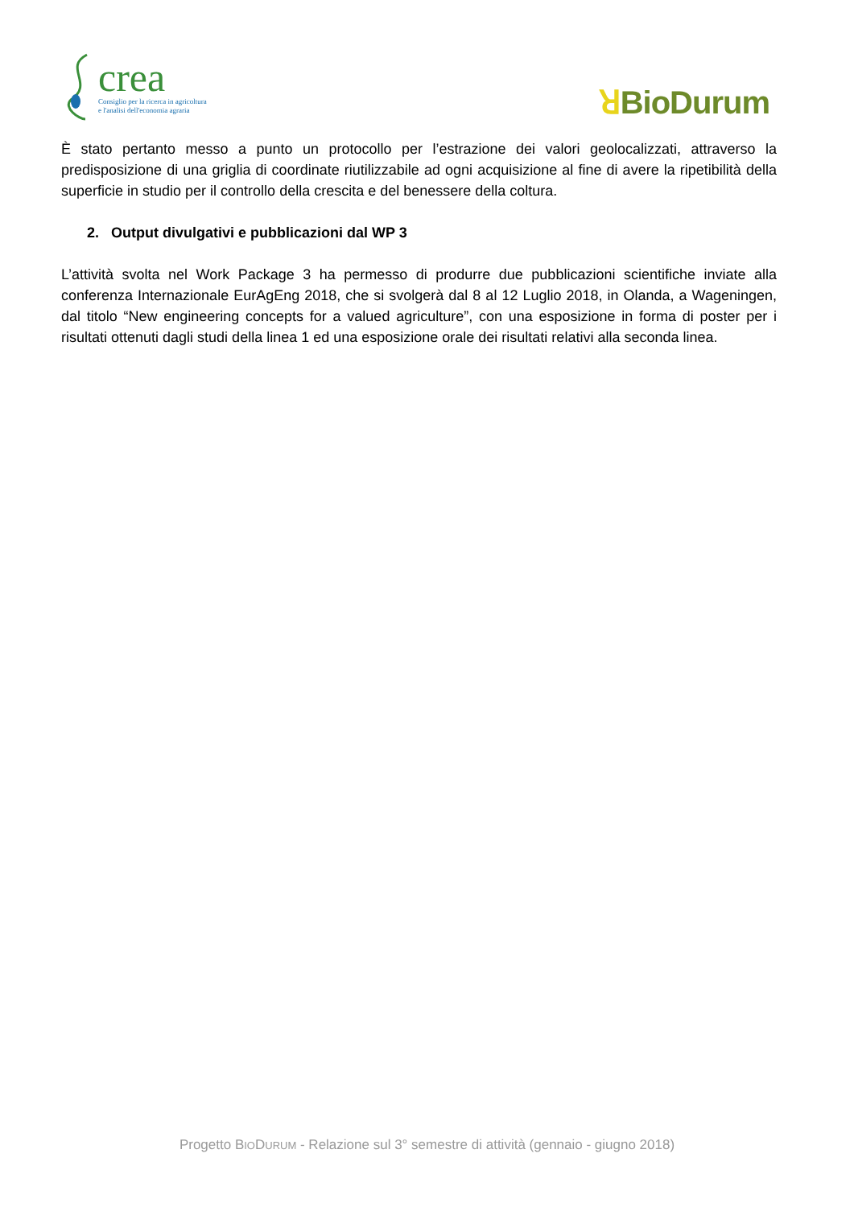crea
Consiglio per la ricerca in agricoltura
e l'analisi dell'economia agraria
ꓤBioDurum
È stato pertanto messo a punto un protocollo per l’estrazione dei valori geolocalizzati, attraverso la predisposizione di una griglia di coordinate riutilizzabile ad ogni acquisizione al fine di avere la ripetibilità della superficie in studio per il controllo della crescita e del benessere della coltura.
2. Output divulgativi e pubblicazioni dal WP 3
L’attività svolta nel Work Package 3 ha permesso di produrre due pubblicazioni scientifiche inviate alla conferenza Internazionale EurAgEng 2018, che si svolgerà dal 8 al 12 Luglio 2018, in Olanda, a Wageningen, dal titolo “New engineering concepts for a valued agriculture”, con una esposizione in forma di poster per i risultati ottenuti dagli studi della linea 1 ed una esposizione orale dei risultati relativi alla seconda linea.
Progetto BIODURUM - Relazione sul 3° semestre di attività (gennaio - giugno 2018)